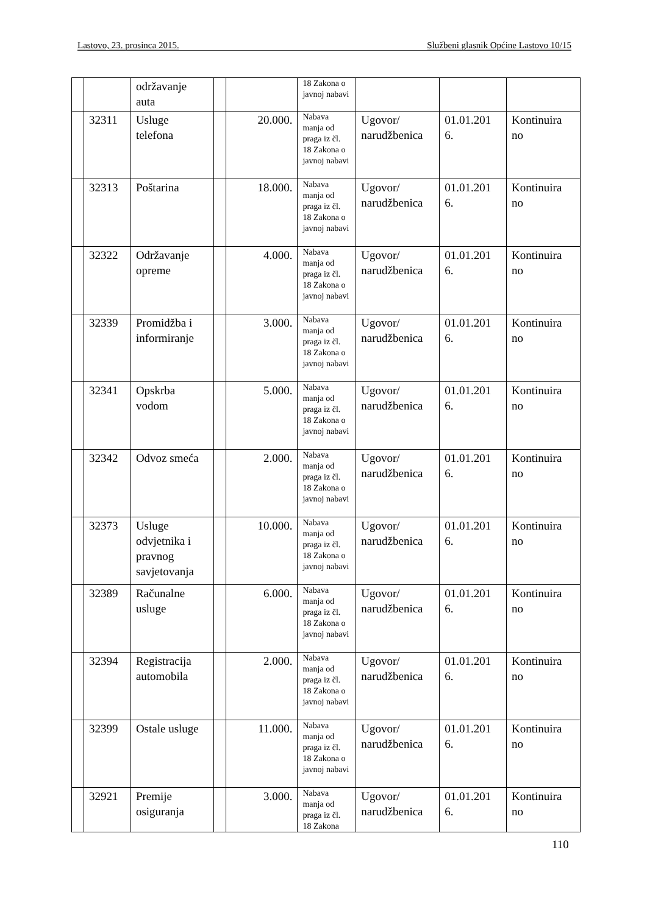Lastovo, 23. prosinca 2015. Službeni glasnik Općine Lastovo 10/15
| | | održavanje auta | | | 18 Zakona o javnoj nabavi | | | |
| | 32311 | Usluge telefona | | 20.000. | Nabava manja od praga iz čl. 18 Zakona o javnoj nabavi | Ugovor/ narudžbenica | 01.01.201 6. | Kontinuira no |
| | 32313 | Poštarina | | 18.000. | Nabava manja od praga iz čl. 18 Zakona o javnoj nabavi | Ugovor/ narudžbenica | 01.01.201 6. | Kontinuira no |
| | 32322 | Održavanje opreme | | 4.000. | Nabava manja od praga iz čl. 18 Zakona o javnoj nabavi | Ugovor/ narudžbenica | 01.01.201 6. | Kontinuira no |
| | 32339 | Promidžba i informiranje | | 3.000. | Nabava manja od praga iz čl. 18 Zakona o javnoj nabavi | Ugovor/ narudžbenica | 01.01.201 6. | Kontinuira no |
| | 32341 | Opskrba vodom | | 5.000. | Nabava manja od praga iz čl. 18 Zakona o javnoj nabavi | Ugovor/ narudžbenica | 01.01.201 6. | Kontinuira no |
| | 32342 | Odvoz smeća | | 2.000. | Nabava manja od praga iz čl. 18 Zakona o javnoj nabavi | Ugovor/ narudžbenica | 01.01.201 6. | Kontinuira no |
| | 32373 | Usluge odvjetnika i pravnog savjetovanja | | 10.000. | Nabava manja od praga iz čl. 18 Zakona o javnoj nabavi | Ugovor/ narudžbenica | 01.01.201 6. | Kontinuira no |
| | 32389 | Računalne usluge | | 6.000. | Nabava manja od praga iz čl. 18 Zakona o javnoj nabavi | Ugovor/ narudžbenica | 01.01.201 6. | Kontinuira no |
| | 32394 | Registracija automobila | | 2.000. | Nabava manja od praga iz čl. 18 Zakona o javnoj nabavi | Ugovor/ narudžbenica | 01.01.201 6. | Kontinuira no |
| | 32399 | Ostale usluge | | 11.000. | Nabava manja od praga iz čl. 18 Zakona o javnoj nabavi | Ugovor/ narudžbenica | 01.01.201 6. | Kontinuira no |
| | 32921 | Premije osiguranja | | 3.000. | Nabava manja od praga iz čl. 18 Zakona | Ugovor/ narudžbenica | 01.01.201 6. | Kontinuira no |
110